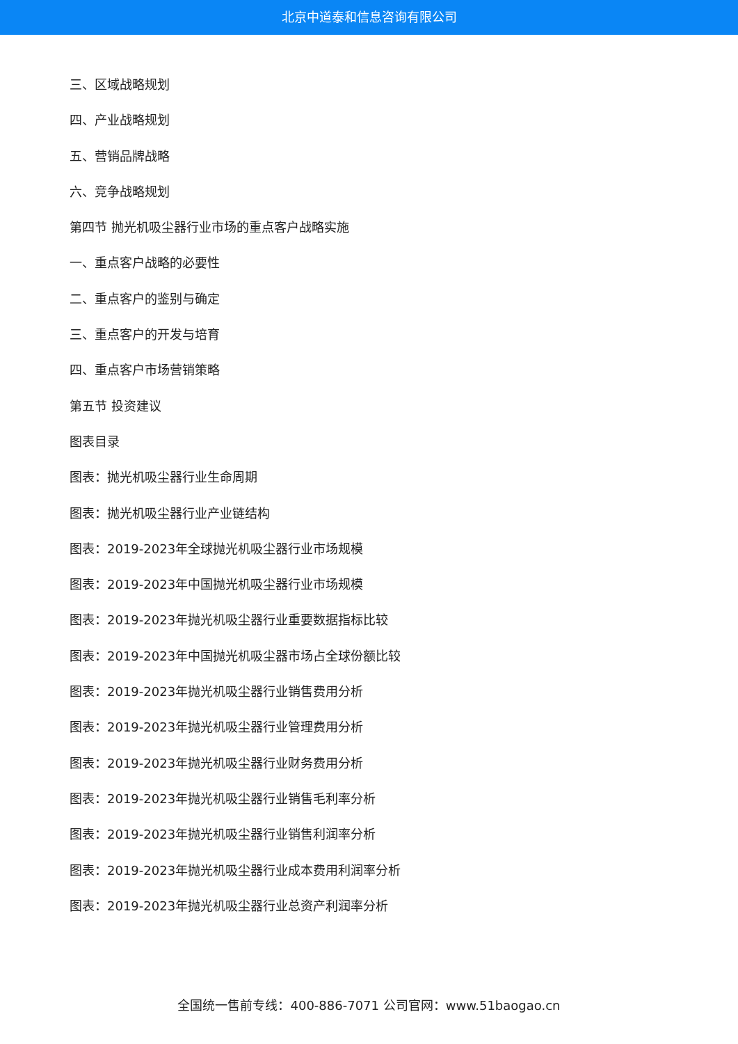北京中道泰和信息咨询有限公司
三、区域战略规划
四、产业战略规划
五、营销品牌战略
六、竞争战略规划
第四节 抛光机吸尘器行业市场的重点客户战略实施
一、重点客户战略的必要性
二、重点客户的鉴别与确定
三、重点客户的开发与培育
四、重点客户市场营销策略
第五节 投资建议
图表目录
图表：抛光机吸尘器行业生命周期
图表：抛光机吸尘器行业产业链结构
图表：2019-2023年全球抛光机吸尘器行业市场规模
图表：2019-2023年中国抛光机吸尘器行业市场规模
图表：2019-2023年抛光机吸尘器行业重要数据指标比较
图表：2019-2023年中国抛光机吸尘器市场占全球份额比较
图表：2019-2023年抛光机吸尘器行业销售费用分析
图表：2019-2023年抛光机吸尘器行业管理费用分析
图表：2019-2023年抛光机吸尘器行业财务费用分析
图表：2019-2023年抛光机吸尘器行业销售毛利率分析
图表：2019-2023年抛光机吸尘器行业销售利润率分析
图表：2019-2023年抛光机吸尘器行业成本费用利润率分析
图表：2019-2023年抛光机吸尘器行业总资产利润率分析
全国统一售前专线：400-886-7071 公司官网：www.51baogao.cn